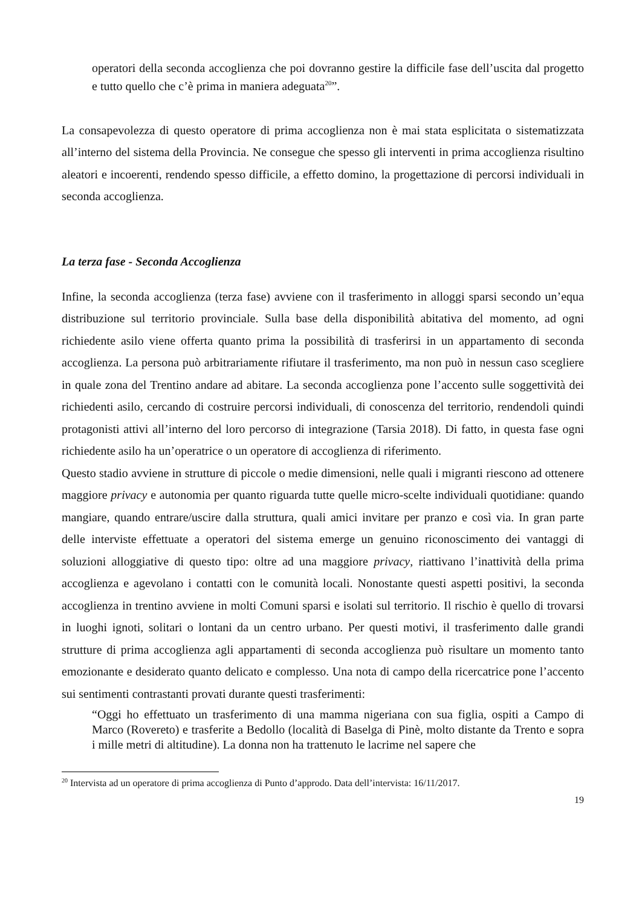operatori della seconda accoglienza che poi dovranno gestire la difficile fase dell’uscita dal progetto e tutto quello che c’è prima in maniera adeguata<sup>20</sup>”.
La consapevolezza di questo operatore di prima accoglienza non è mai stata esplicitata o sistematizzata all’interno del sistema della Provincia. Ne consegue che spesso gli interventi in prima accoglienza risultino aleatori e incoerenti, rendendo spesso difficile, a effetto domino, la progettazione di percorsi individuali in seconda accoglienza.
La terza fase - Seconda Accoglienza
Infine, la seconda accoglienza (terza fase) avviene con il trasferimento in alloggi sparsi secondo un’equa distribuzione sul territorio provinciale. Sulla base della disponibilità abitativa del momento, ad ogni richiedente asilo viene offerta quanto prima la possibilità di trasferirsi in un appartamento di seconda accoglienza. La persona può arbitrariamente rifiutare il trasferimento, ma non può in nessun caso scegliere in quale zona del Trentino andare ad abitare. La seconda accoglienza pone l’accento sulle soggettività dei richiedenti asilo, cercando di costruire percorsi individuali, di conoscenza del territorio, rendendoli quindi protagonisti attivi all’interno del loro percorso di integrazione (Tarsia 2018). Di fatto, in questa fase ogni richiedente asilo ha un’operatrice o un operatore di accoglienza di riferimento.
Questo stadio avviene in strutture di piccole o medie dimensioni, nelle quali i migranti riescono ad ottenere maggiore privacy e autonomia per quanto riguarda tutte quelle micro-scelte individuali quotidiane: quando mangiare, quando entrare/uscire dalla struttura, quali amici invitare per pranzo e così via. In gran parte delle interviste effettuate a operatori del sistema emerge un genuino riconoscimento dei vantaggi di soluzioni alloggiative di questo tipo: oltre ad una maggiore privacy, riattivano l’inattività della prima accoglienza e agevolano i contatti con le comunità locali. Nonostante questi aspetti positivi, la seconda accoglienza in trentino avviene in molti Comuni sparsi e isolati sul territorio. Il rischio è quello di trovarsi in luoghi ignoti, solitari o lontani da un centro urbano. Per questi motivi, il trasferimento dalle grandi strutture di prima accoglienza agli appartamenti di seconda accoglienza può risultare un momento tanto emozionante e desiderato quanto delicato e complesso. Una nota di campo della ricercatrice pone l’accento sui sentimenti contrastanti provati durante questi trasferimenti:
“Oggi ho effettuato un trasferimento di una mamma nigeriana con sua figlia, ospiti a Campo di Marco (Rovereto) e trasferite a Bedollo (località di Baselga di Pinè, molto distante da Trento e sopra i mille metri di altitudine). La donna non ha trattenuto le lacrime nel sapere che
<sup>20</sup> Intervista ad un operatore di prima accoglienza di Punto d’approdo. Data dell’intervista: 16/11/2017.
19